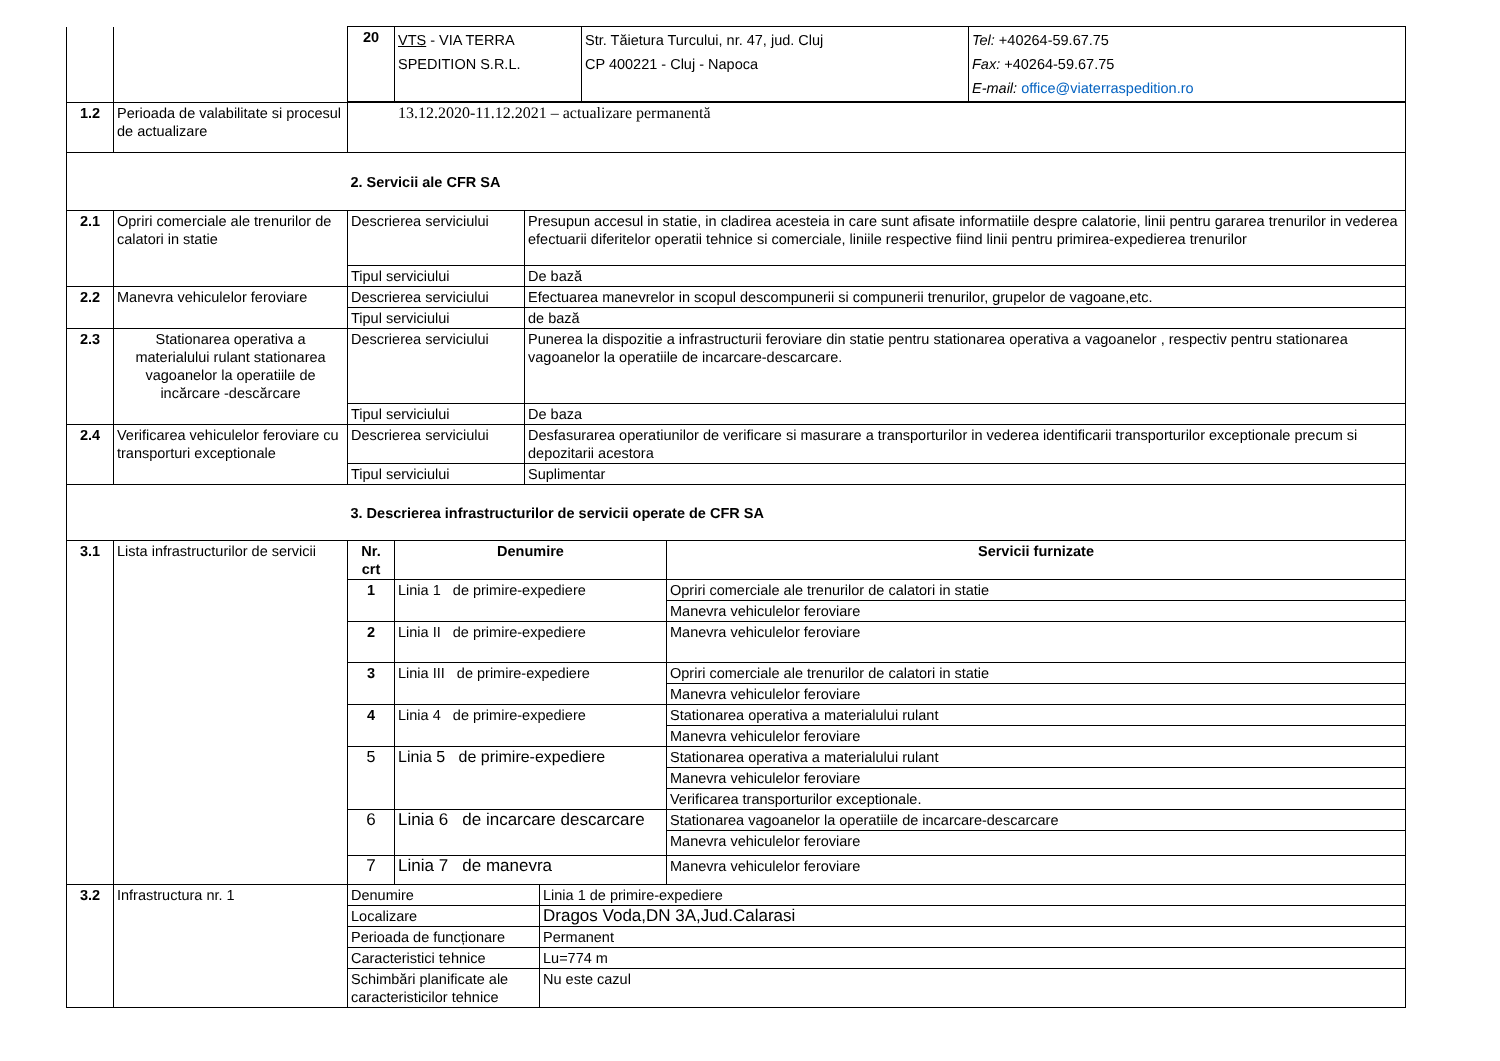| | | / 20 / VTS - VIA TERRA SPEDITION S.R.L. / Str. Tăietura Turcului, nr. 47, jud. Cluj CP 400221 - Cluj - Napoca / Tel: +40264-59.67.75 Fax: +40264-59.67.75 E-mail: office@viaterraspedition.ro / | |
| 1.2 | Perioada de valabilitate si procesul de actualizare | 13.12.2020-11.12.2021 – actualizare permanentă | |
| | | 2. Servicii ale CFR SA | |
| 2.1 | Opriri comerciale ale trenurilor de calatori in statie | Descrierea serviciului | Presupun accesul in statie, in cladirea acesteia in care sunt afisate informatiile despre calatorie, linii pentru gararea trenurilor in vederea efectuarii diferitelor operatii tehnice si comerciale, liniile respective fiind linii pentru primirea-expedierea trenurilor |
| | | Tipul serviciului | De bază |
| 2.2 | Manevra vehiculelor feroviare | Descrierea serviciului | Efectuarea manevrelor in scopul descompunerii si compunerii trenurilor, grupelor de vagoane,etc. |
| | | Tipul serviciului | de bază |
| 2.3 | Stationarea operativa a materialului rulant stationarea vagoanelor la operatiile de incărcare -descărcare | Descrierea serviciului | Punerea la dispozitie a infrastructurii feroviare din statie pentru stationarea operativa a vagoanelor , respectiv pentru stationarea vagoanelor la operatiile de incarcare-descarcare. |
| | | Tipul serviciului | De baza |
| 2.4 | Verificarea vehiculelor feroviare cu transporturi exceptionale | Descrierea serviciului | Desfasurarea operatiunilor de verificare si masurare a transporturilor in vederea identificarii transporturilor exceptionale precum si depozitarii acestora |
| | | Tipul serviciului | Suplimentar |
| | | 3. Descrierea infrastructurilor de servicii operate de CFR SA | |
| 3.1 | Lista infrastructurilor de servicii | / Nr. crt / Denumire / Servicii furnizate / / --- / --- / --- / / 1 / Linia 1 de primire-expediere / Opriri comerciale ale trenurilor de calatori in statie / / / / Manevra vehiculelor feroviare / / 2 / Linia II de primire-expediere / Manevra vehiculelor feroviare / / 3 / Linia III de primire-expediere / Opriri comerciale ale trenurilor de calatori in statie / / / / Manevra vehiculelor feroviare / / 4 / Linia 4 de primire-expediere / Stationarea operativa a materialului rulant / / / / Manevra vehiculelor feroviare / / 5 / Linia 5 de primire-expediere / Stationarea operativa a materialului rulant / / / / Manevra vehiculelor feroviare / / / / Verificarea transporturilor exceptionale. / / 6 / Linia 6 de incarcare descarcare / Stationarea vagoanelor la operatiile de incarcare-descarcare / / / / Manevra vehiculelor feroviare / / 7 / Linia 7 de manevra / Manevra vehiculelor feroviare / | |
| 3.2 | Infrastructura nr. 1 | / Denumire / Linia 1 de primire-expediere / / Localizare / Dragos Voda,DN 3A,Jud.Calarasi / / Perioada de funcționare / Permanent / / Caracteristici tehnice / Lu=774 m / / Schimbări planificate ale caracteristicilor tehnice / Nu este cazul / | |